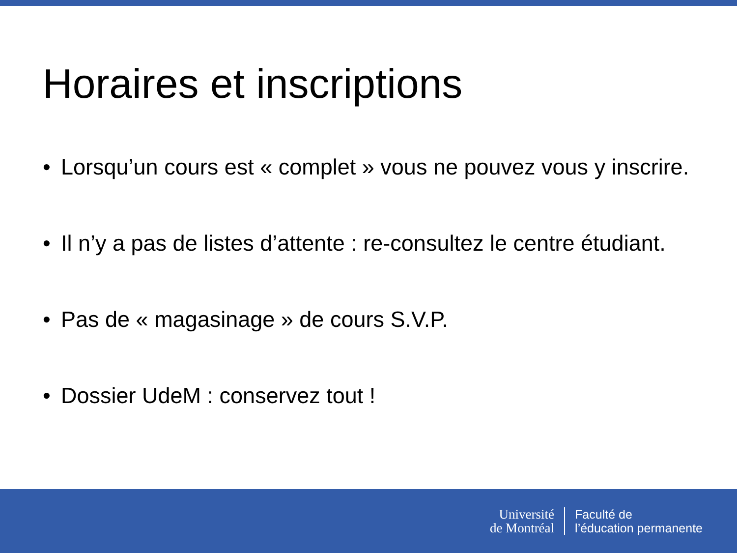Horaires et inscriptions
• Lorsqu’un cours est « complet » vous ne pouvez vous y inscrire.
• Il n’y a pas de listes d’attente : re-consultez le centre étudiant.
• Pas de « magasinage » de cours S.V.P.
• Dossier UdeM : conservez tout !
Université
de Montréal
Faculté de
l’éducation permanente